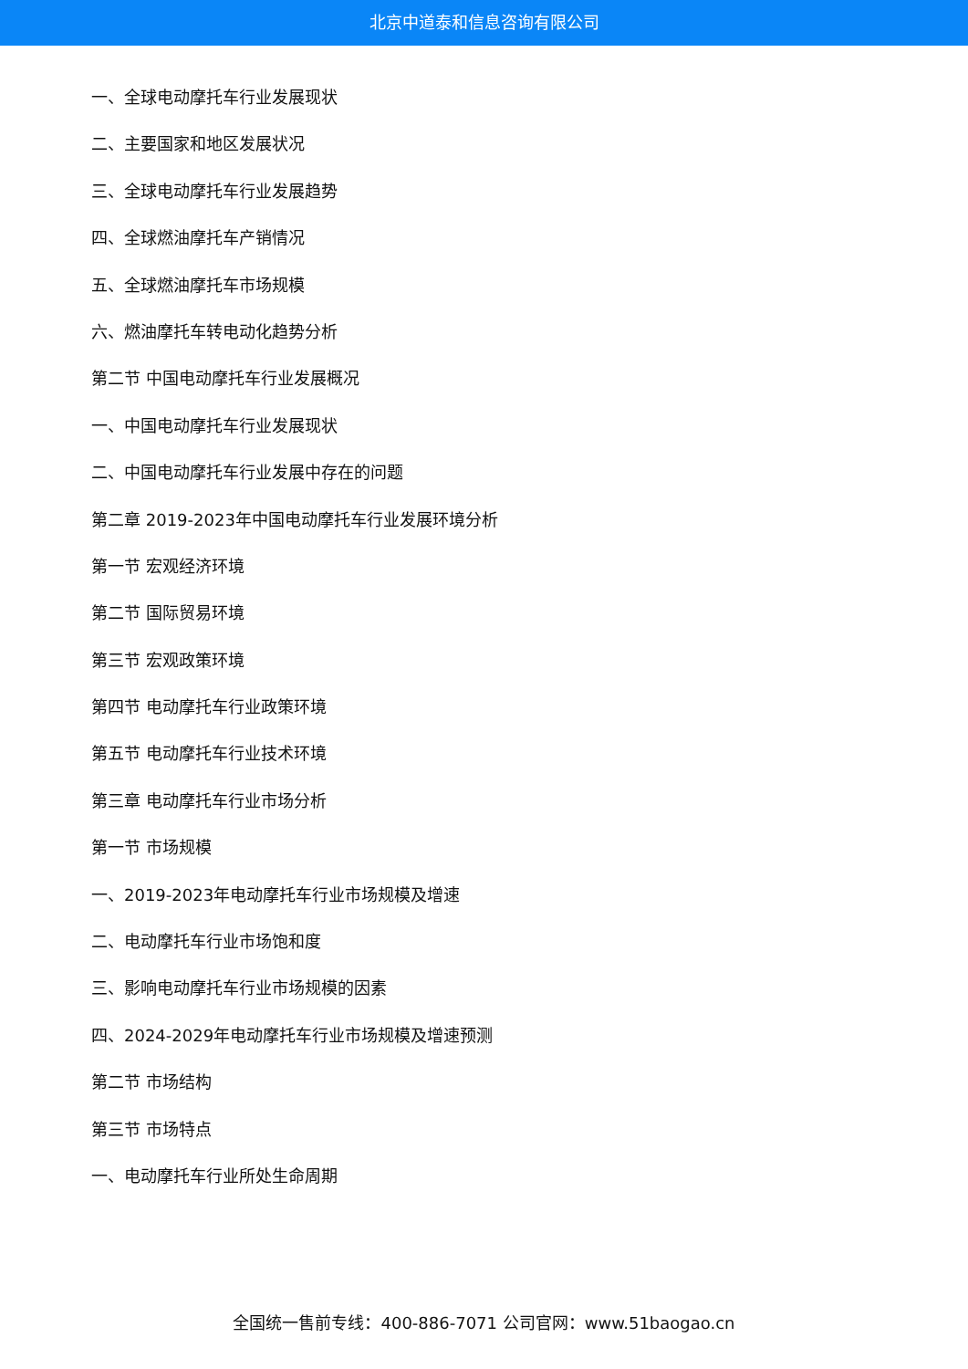北京中道泰和信息咨询有限公司
一、全球电动摩托车行业发展现状
二、主要国家和地区发展状况
三、全球电动摩托车行业发展趋势
四、全球燃油摩托车产销情况
五、全球燃油摩托车市场规模
六、燃油摩托车转电动化趋势分析
第二节 中国电动摩托车行业发展概况
一、中国电动摩托车行业发展现状
二、中国电动摩托车行业发展中存在的问题
第二章 2019-2023年中国电动摩托车行业发展环境分析
第一节 宏观经济环境
第二节 国际贸易环境
第三节 宏观政策环境
第四节 电动摩托车行业政策环境
第五节 电动摩托车行业技术环境
第三章 电动摩托车行业市场分析
第一节 市场规模
一、2019-2023年电动摩托车行业市场规模及增速
二、电动摩托车行业市场饱和度
三、影响电动摩托车行业市场规模的因素
四、2024-2029年电动摩托车行业市场规模及增速预测
第二节 市场结构
第三节 市场特点
一、电动摩托车行业所处生命周期
全国统一售前专线：400-886-7071 公司官网：www.51baogao.cn